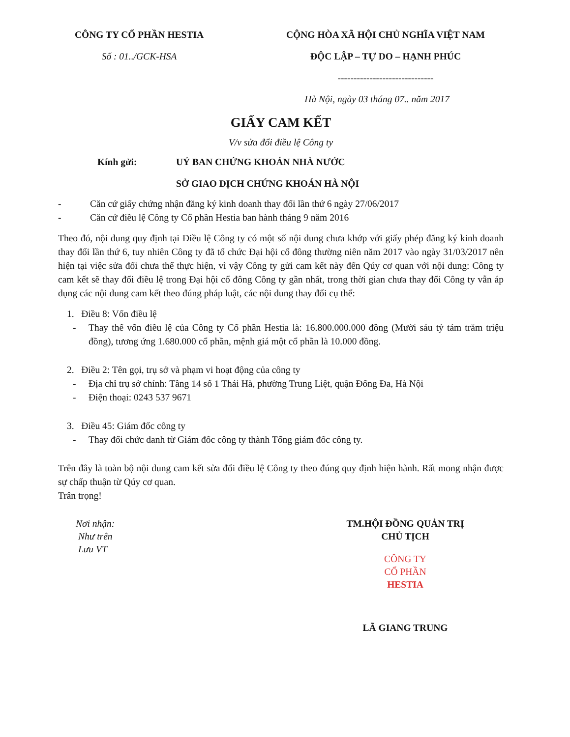CÔNG TY CỔ PHẦN HESTIA
Số : 01../GCK-HSA
CỘNG HÒA XÃ HỘI CHỦ NGHĨA VIỆT NAM
ĐỘC LẬP – TỰ DO – HẠNH PHÚC
------------------------------
Hà Nội, ngày 03 tháng 07.. năm 2017
GIẤY CAM KẾT
V/v sửa đổi điều lệ Công ty
Kính gửi: UỶ BAN CHỨNG KHOÁN NHÀ NƯỚC
SỞ GIAO DỊCH CHỨNG KHOÁN HÀ NỘI
- Căn cứ giấy chứng nhận đăng ký kinh doanh thay đổi lần thứ 6 ngày 27/06/2017
- Căn cứ điều lệ Công ty Cổ phần Hestia ban hành tháng 9 năm 2016
Theo đó, nội dung quy định tại Điều lệ Công ty có một số nội dung chưa khớp với giấy phép đăng ký kinh doanh thay đổi lần thứ 6, tuy nhiên Công ty đã tổ chức Đại hội cổ đông thường niên năm 2017 vào ngày 31/03/2017 nên hiện tại việc sửa đổi chưa thể thực hiện, vì vậy Công ty gửi cam kết này đến Qúy cơ quan với nội dung: Công ty cam kết sẽ thay đổi điều lệ trong Đại hội cổ đông Công ty gần nhất, trong thời gian chưa thay đổi Công ty vẫn áp dụng các nội dung cam kết theo đúng pháp luật, các nội dung thay đổi cụ thể:
1. Điều 8: Vốn điều lệ
-
Thay thế vốn điều lệ của Công ty Cổ phần Hestia là: 16.800.000.000 đồng (Mười sáu tỷ tám trăm triệu đồng), tương ứng 1.680.000 cổ phần, mệnh giá một cổ phần là 10.000 đồng.
2. Điều 2: Tên gọi, trụ sở và phạm vi hoạt động của công ty
- Địa chỉ trụ sở chính: Tầng 14 số 1 Thái Hà, phường Trung Liệt, quận Đống Đa, Hà Nội
- Điện thoại: 0243 537 9671
3. Điều 45: Giám đốc công ty
- Thay đổi chức danh từ Giám đốc công ty thành Tổng giám đốc công ty.
Trên đây là toàn bộ nội dung cam kết sửa đổi điều lệ Công ty theo đúng quy định hiện hành. Rất mong nhận được sự chấp thuận từ Qúy cơ quan.
Trân trọng!
Nơi nhận:
Như trên
Lưu VT
TM.HỘI ĐỒNG QUẢN TRỊ
CHỦ TỊCH
CÔNG TY
CỔ PHẦN
HESTIA
LÃ GIANG TRUNG